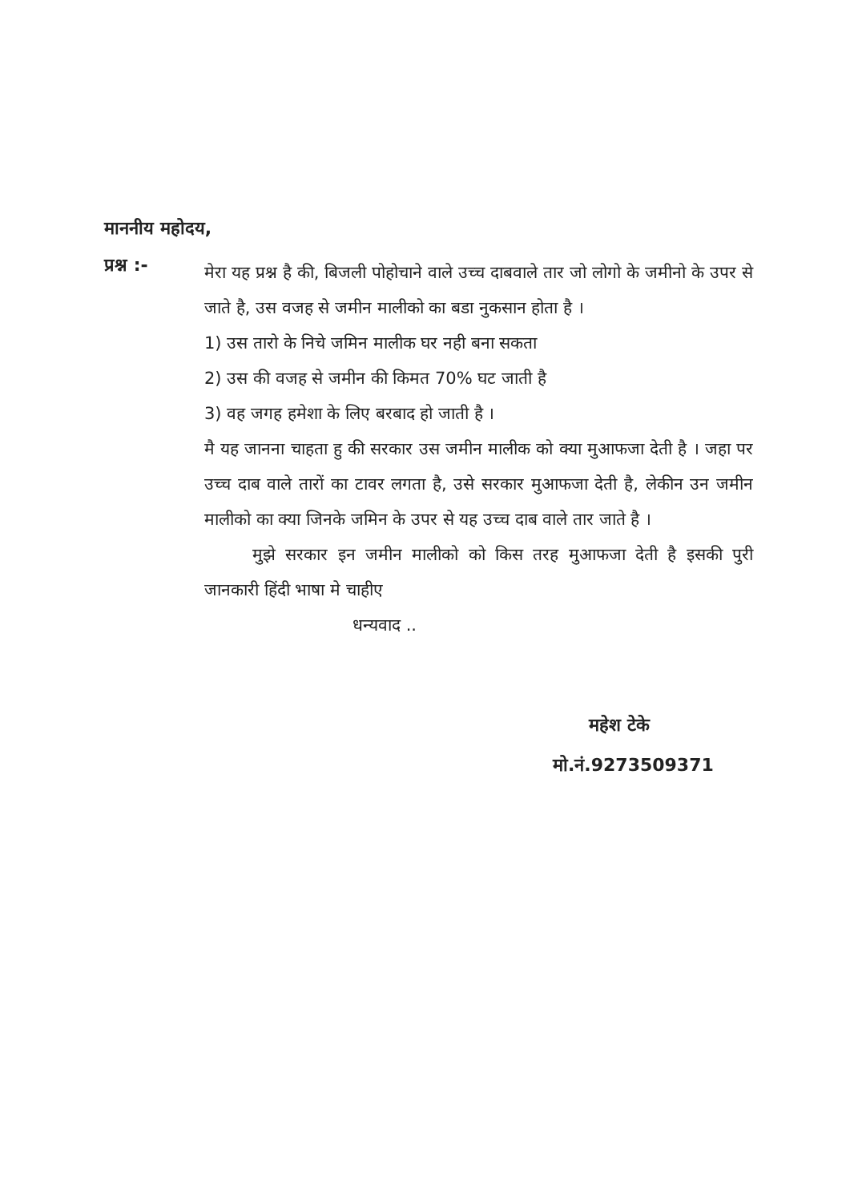माननीय महोदय,
प्रश्न :-
मेरा यह प्रश्न है की, बिजली पोहोचाने वाले उच्च दाबवाले तार जो लोगो के जमीनो के उपर से जाते है, उस वजह से जमीन मालीको का बडा नुकसान होता है ।
1) उस तारो के निचे जमिन मालीक घर नही बना सकता
2) उस की वजह से जमीन की किमत 70% घट जाती है
3) वह जगह हमेशा के लिए बरबाद हो जाती है ।
मै यह जानना चाहता हु की सरकार उस जमीन मालीक को क्या मुआफजा देती है । जहा पर उच्च दाब वाले तारों का टावर लगता है, उसे सरकार मुआफजा देती है, लेकीन उन जमीन मालीको का क्या जिनके जमिन के उपर से यह उच्च दाब वाले तार जाते है ।
मुझे सरकार इन जमीन मालीको को किस तरह मुआफजा देती है इसकी पुरी जानकारी हिंदी भाषा मे चाहीए
धन्यवाद ..
महेश टेके
मो.नं.9273509371